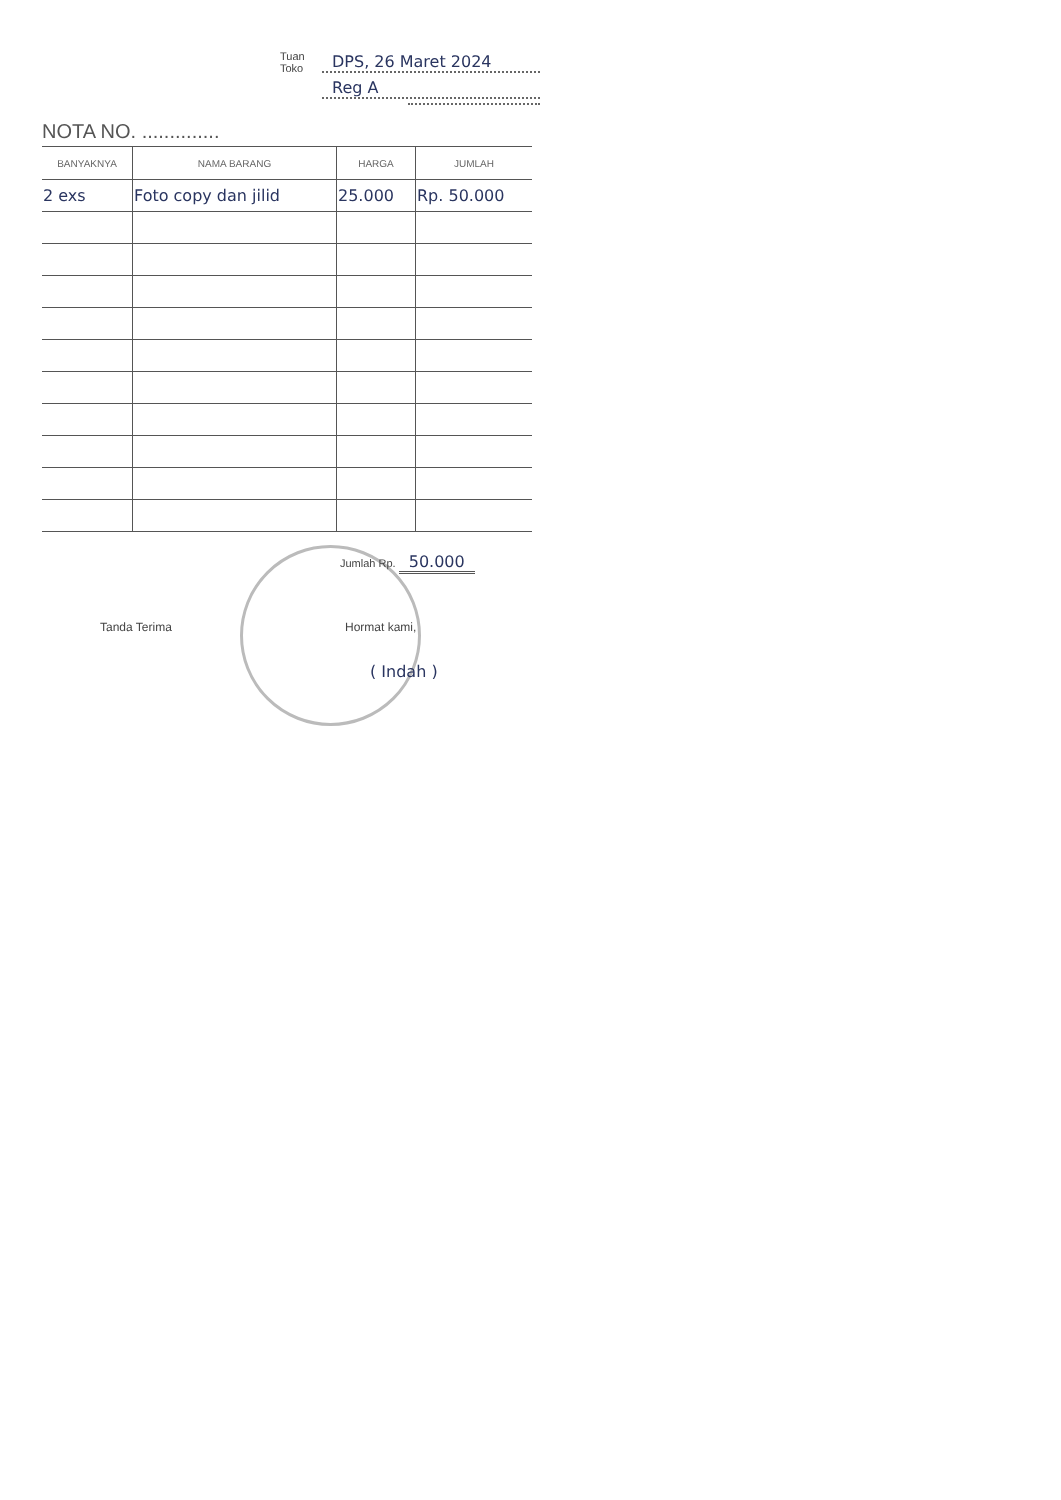Tuan
Toko DPS, 26 Maret 2024
Reg A
NOTA NO. ..............
| BANYAKNYA | NAMA BARANG | HARGA | JUMLAH |
| --- | --- | --- | --- |
| 2 exs | Foto copy dan jilid | 25.000 | Rp. 50.000 |
Jumlah Rp. 50.000
Tanda Terima
Hormat kami,
( Indah )